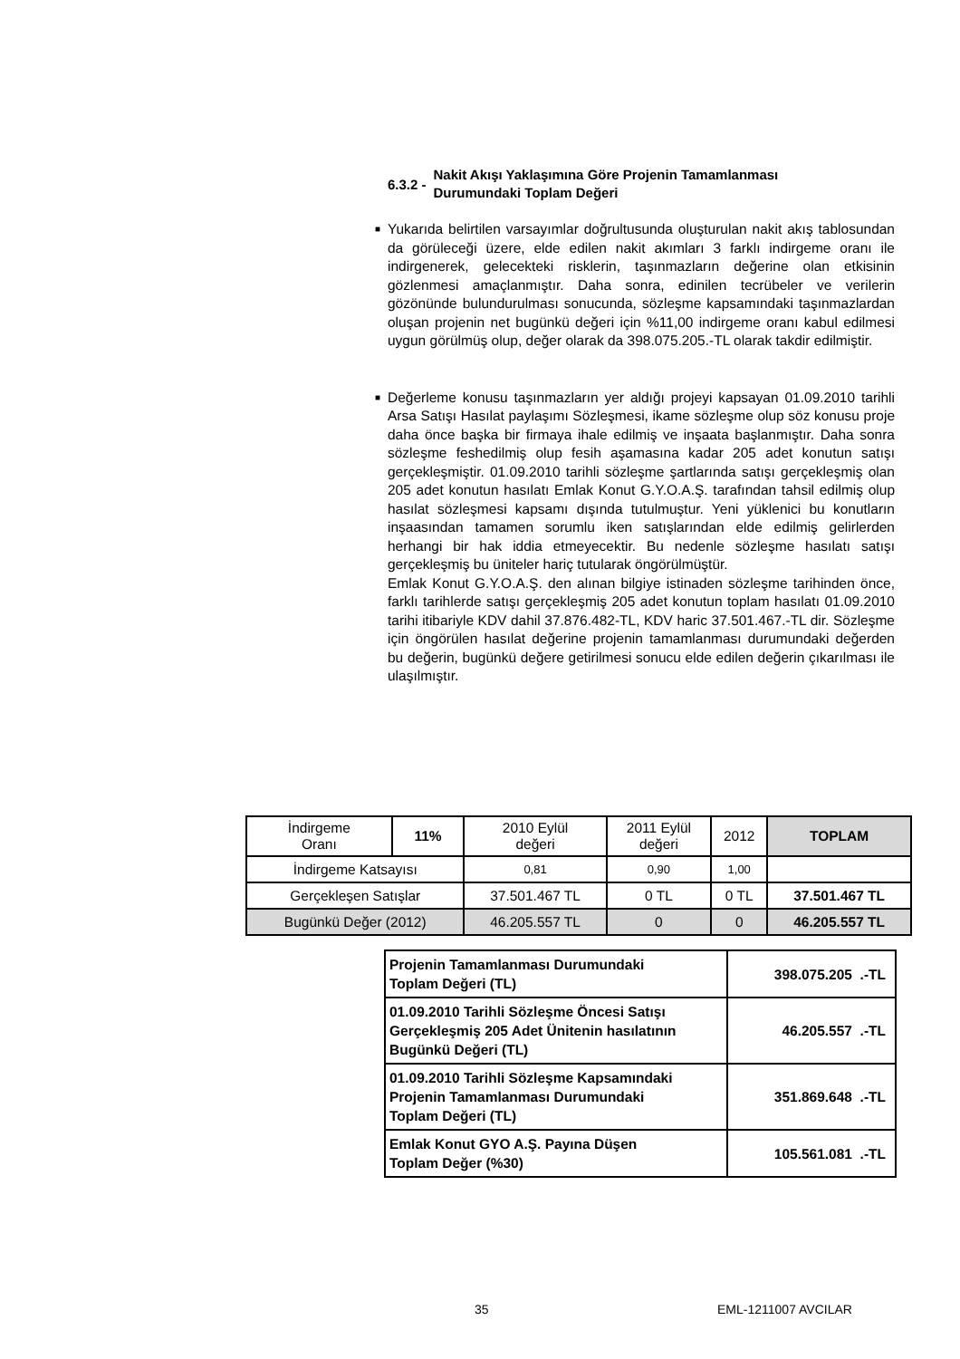6.3.2 - Nakit Akışı Yaklaşımına Göre Projenin Tamamlanması
Durumundaki Toplam Değeri
■ Yukarıda belirtilen varsayımlar doğrultusunda oluşturulan nakit akış tablosundan da görüleceği üzere, elde edilen nakit akımları 3 farklı indirgeme oranı ile indirgenerek, gelecekteki risklerin, taşınmazların değerine olan etkisinin gözlenmesi amaçlanmıştır. Daha sonra, edinilen tecrübeler ve verilerin gözönünde bulundurulması sonucunda, sözleşme kapsamındaki taşınmazlardan oluşan projenin net bugünkü değeri için %11,00 indirgeme oranı kabul edilmesi uygun görülmüş olup, değer olarak da 398.075.205.-TL olarak takdir edilmiştir.
■ Değerleme konusu taşınmazların yer aldığı projeyi kapsayan 01.09.2010 tarihli Arsa Satışı Hasılat paylaşımı Sözleşmesi, ikame sözleşme olup söz konusu proje daha önce başka bir firmaya ihale edilmiş ve inşaata başlanmıştır. Daha sonra sözleşme feshedilmiş olup fesih aşamasına kadar 205 adet konutun satışı gerçekleşmiştir. 01.09.2010 tarihli sözleşme şartlarında satışı gerçekleşmiş olan 205 adet konutun hasılatı Emlak Konut G.Y.O.A.Ş. tarafından tahsil edilmiş olup hasılat sözleşmesi kapsamı dışında tutulmuştur. Yeni yüklenici bu konutların inşaasından tamamen sorumlu iken satışlarından elde edilmiş gelirlerden herhangi bir hak iddia etmeyecektir. Bu nedenle sözleşme hasılatı satışı gerçekleşmiş bu üniteler hariç tutularak öngörülmüştür.
Emlak Konut G.Y.O.A.Ş. den alınan bilgiye istinaden sözleşme tarihinden önce, farklı tarihlerde satışı gerçekleşmiş 205 adet konutun toplam hasılatı 01.09.2010 tarihi itibariyle KDV dahil 37.876.482-TL, KDV haric 37.501.467.-TL dir. Sözleşme için öngörülen hasılat değerine projenin tamamlanması durumundaki değerden bu değerin, bugünkü değere getirilmesi sonucu elde edilen değerin çıkarılması ile ulaşılmıştır.
| İndirgeme Oranı | 11% | 2010 Eylül değeri | 2011 Eylül değeri | 2012 | TOPLAM |
| İndirgeme Katsayısı | | 0,81 | 0,90 | 1,00 | |
| Gerçekleşen Satışlar | | 37.501.467 TL | 0 TL | 0 TL | 37.501.467 TL |
| Bugünkü Değer (2012) | | 46.205.557 TL | 0 | 0 | 46.205.557 TL |
| Projenin Tamamlanması Durumundaki Toplam Değeri (TL) | 398.075.205 .-TL |
| 01.09.2010 Tarihli Sözleşme Öncesi Satışı Gerçekleşmiş 205 Adet Ünitenin hasılatının Bugünkü Değeri (TL) | 46.205.557 .-TL |
| 01.09.2010 Tarihli Sözleşme Kapsamındaki Projenin Tamamlanması Durumundaki Toplam Değeri (TL) | 351.869.648 .-TL |
| Emlak Konut GYO A.Ş. Payına Düşen Toplam Değer (%30) | 105.561.081 .-TL |
35 EML-1211007 AVCILAR